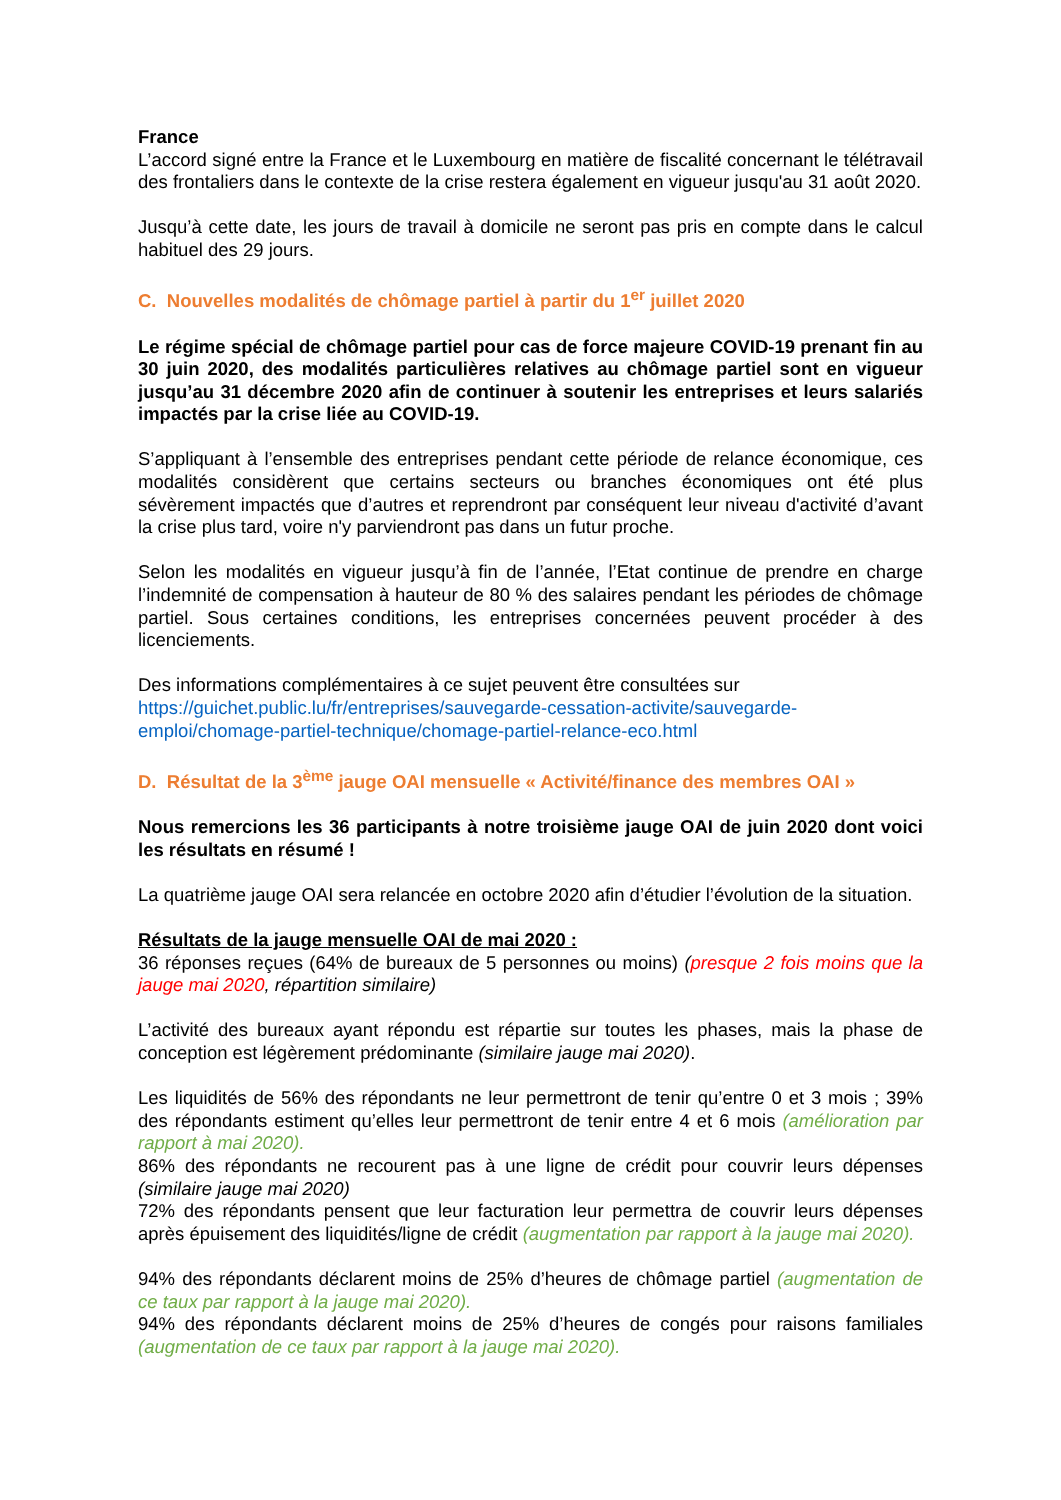France
L’accord signé entre la France et le Luxembourg en matière de fiscalité concernant le télétravail des frontaliers dans le contexte de la crise restera également en vigueur jusqu'au 31 août 2020.
Jusqu’à cette date, les jours de travail à domicile ne seront pas pris en compte dans le calcul habituel des 29 jours.
C. Nouvelles modalités de chômage partiel à partir du 1<sup>er</sup> juillet 2020
Le régime spécial de chômage partiel pour cas de force majeure COVID-19 prenant fin au 30 juin 2020, des modalités particulières relatives au chômage partiel sont en vigueur jusqu’au 31 décembre 2020 afin de continuer à soutenir les entreprises et leurs salariés impactés par la crise liée au COVID-19.
S’appliquant à l’ensemble des entreprises pendant cette période de relance économique, ces modalités considèrent que certains secteurs ou branches économiques ont été plus sévèrement impactés que d’autres et reprendront par conséquent leur niveau d'activité d’avant la crise plus tard, voire n'y parviendront pas dans un futur proche.
Selon les modalités en vigueur jusqu’à fin de l’année, l’Etat continue de prendre en charge l’indemnité de compensation à hauteur de 80 % des salaires pendant les périodes de chômage partiel. Sous certaines conditions, les entreprises concernées peuvent procéder à des licenciements.
Des informations complémentaires à ce sujet peuvent être consultées sur https://guichet.public.lu/fr/entreprises/sauvegarde-cessation-activite/sauvegarde-emploi/chomage-partiel-technique/chomage-partiel-relance-eco.html
D. Résultat de la 3<sup>ème</sup> jauge OAI mensuelle « Activité/finance des membres OAI »
Nous remercions les 36 participants à notre troisième jauge OAI de juin 2020 dont voici les résultats en résumé !
La quatrième jauge OAI sera relancée en octobre 2020 afin d’étudier l’évolution de la situation.
Résultats de la jauge mensuelle OAI de mai 2020 :
36 réponses reçues (64% de bureaux de 5 personnes ou moins) (presque 2 fois moins que la jauge mai 2020, répartition similaire)
L’activité des bureaux ayant répondu est répartie sur toutes les phases, mais la phase de conception est légèrement prédominante (similaire jauge mai 2020).
Les liquidités de 56% des répondants ne leur permettront de tenir qu’entre 0 et 3 mois ; 39% des répondants estiment qu’elles leur permettront de tenir entre 4 et 6 mois (amélioration par rapport à mai 2020).
86% des répondants ne recourent pas à une ligne de crédit pour couvrir leurs dépenses (similaire jauge mai 2020)
72% des répondants pensent que leur facturation leur permettra de couvrir leurs dépenses après épuisement des liquidités/ligne de crédit (augmentation par rapport à la jauge mai 2020).
94% des répondants déclarent moins de 25% d’heures de chômage partiel (augmentation de ce taux par rapport à la jauge mai 2020).
94% des répondants déclarent moins de 25% d’heures de congés pour raisons familiales (augmentation de ce taux par rapport à la jauge mai 2020).